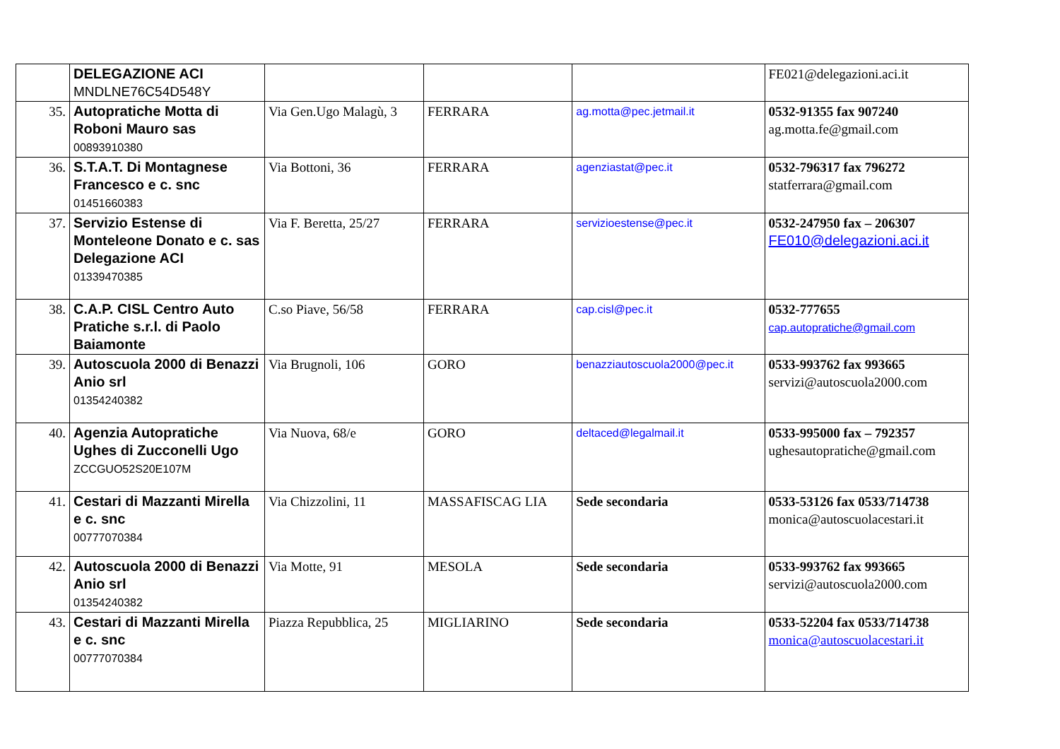| | DELEGAZIONE ACI MNDLNE76C54D548Y | | | | FE021@delegazioni.aci.it |
| 35. | Autopratiche Motta di Roboni Mauro sas 00893910380 | Via Gen.Ugo Malagù, 3 | FERRARA | ag.motta@pec.jetmail.it | 0532-91355 fax 907240 ag.motta.fe@gmail.com |
| 36. | S.T.A.T. Di Montagnese Francesco e c. snc 01451660383 | Via Bottoni, 36 | FERRARA | agenziastat@pec.it | 0532-796317 fax 796272 statferrara@gmail.com |
| 37. | Servizio Estense di Monteleone Donato e c. sas Delegazione ACI 01339470385 | Via F. Beretta, 25/27 | FERRARA | servizioestense@pec.it | 0532-247950 fax – 206307 FE010@delegazioni.aci.it |
| 38. | C.A.P. CISL Centro Auto Pratiche s.r.l. di Paolo Baiamonte | C.so Piave, 56/58 | FERRARA | cap.cisl@pec.it | 0532-777655 cap.autopratiche@gmail.com |
| 39. | Autoscuola 2000 di Benazzi Anio srl 01354240382 | Via Brugnoli, 106 | GORO | benazziautoscuola2000@pec.it | 0533-993762 fax 993665 servizi@autoscuola2000.com |
| 40. | Agenzia Autopratiche Ughes di Zucconelli Ugo ZCCGUO52S20E107M | Via Nuova, 68/e | GORO | deltaced@legalmail.it | 0533-995000 fax – 792357 ughesautopratiche@gmail.com |
| 41. | Cestari di Mazzanti Mirella e c. snc 00777070384 | Via Chizzolini, 11 | MASSAFISCAG LIA | Sede secondaria | 0533-53126 fax 0533/714738 monica@autoscuolacestari.it |
| 42. | Autoscuola 2000 di Benazzi Anio srl 01354240382 | Via Motte, 91 | MESOLA | Sede secondaria | 0533-993762 fax 993665 servizi@autoscuola2000.com |
| 43. | Cestari di Mazzanti Mirella e c. snc 00777070384 | Piazza Repubblica, 25 | MIGLIARINO | Sede secondaria | 0533-52204 fax 0533/714738 monica@autoscuolacestari.it |